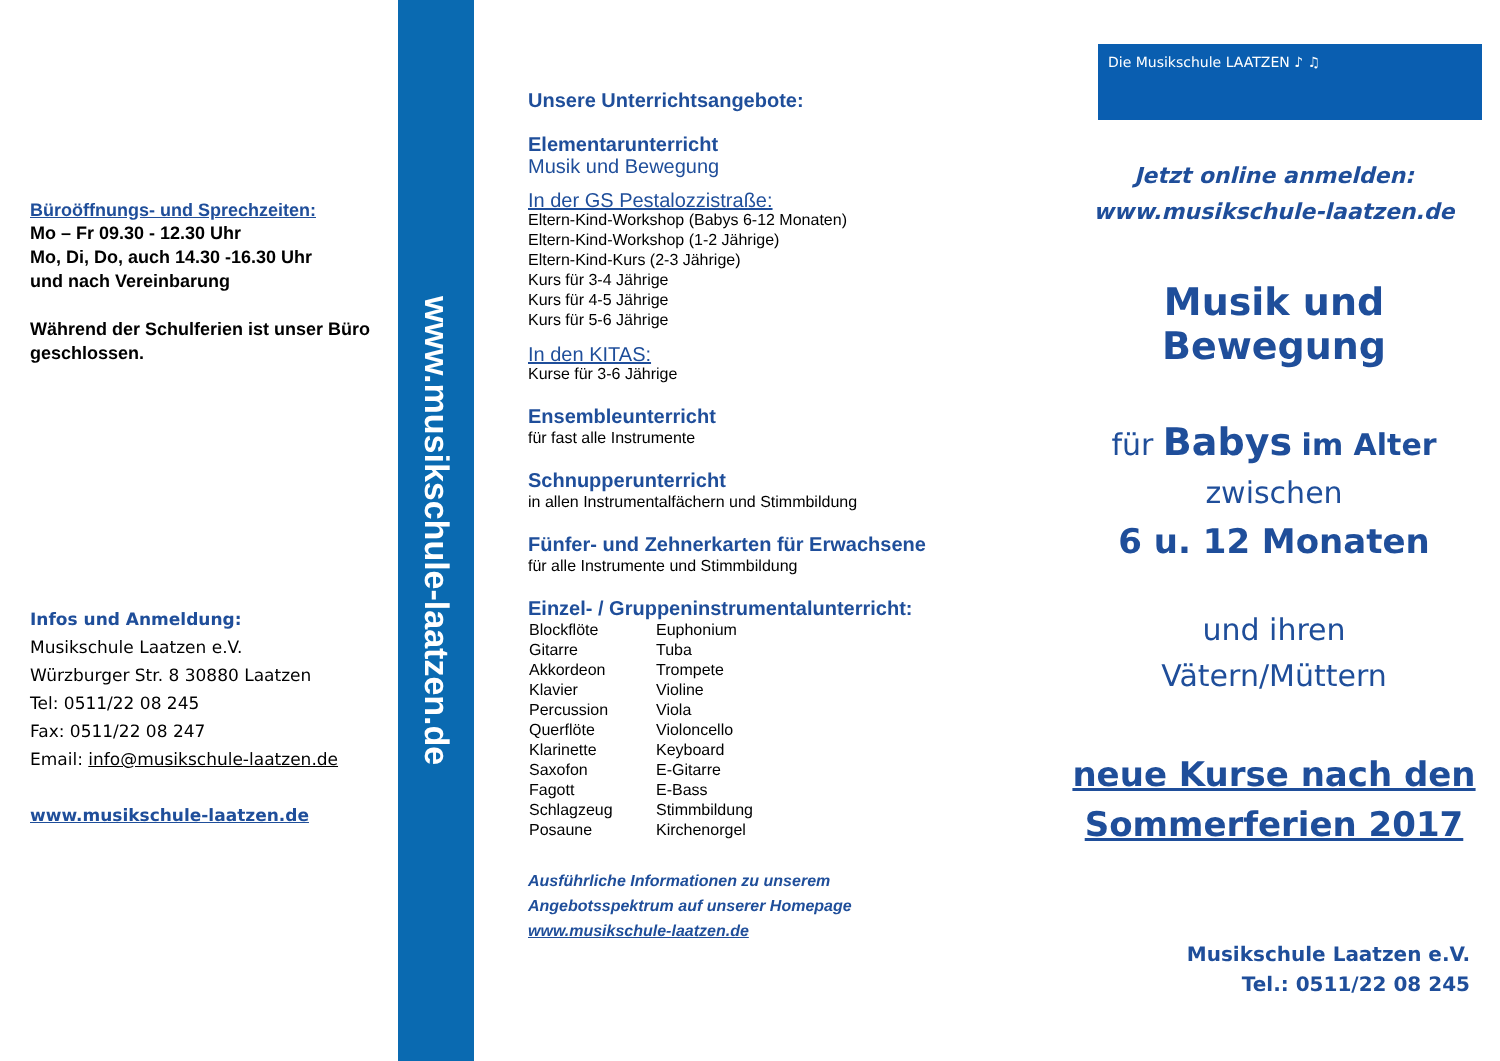Büroöffnungs- und Sprechzeiten:
Mo – Fr 09.30 - 12.30 Uhr
Mo, Di, Do, auch 14.30 -16.30 Uhr
und nach Vereinbarung
Während der Schulferien ist unser Büro geschlossen.
Infos und Anmeldung:
Musikschule Laatzen e.V.
Würzburger Str. 8 30880 Laatzen
Tel: 0511/22 08 245
Fax: 0511/22 08 247
Email: info@musikschule-laatzen.de
www.musikschule-laatzen.de
www.musikschule-laatzen.de
Unsere Unterrichtsangebote:
Elementarunterricht
Musik und Bewegung
In der GS Pestalozzistraße:
Eltern-Kind-Workshop (Babys 6-12 Monaten)
Eltern-Kind-Workshop (1-2 Jährige)
Eltern-Kind-Kurs (2-3 Jährige)
Kurs für 3-4 Jährige
Kurs für 4-5 Jährige
Kurs für 5-6 Jährige
In den KITAS:
Kurse für 3-6 Jährige
Ensembleunterricht
für fast alle Instrumente
Schnupperunterricht
in allen Instrumentalfächern und Stimmbildung
Fünfer- und Zehnerkarten für Erwachsene
für alle Instrumente und Stimmbildung
Einzel- / Gruppeninstrumentalunterricht:
| Blockflöte | Euphonium |
| Gitarre | Tuba |
| Akkordeon | Trompete |
| Klavier | Violine |
| Percussion | Viola |
| Querflöte | Violoncello |
| Klarinette | Keyboard |
| Saxofon | E-Gitarre |
| Fagott | E-Bass |
| Schlagzeug | Stimmbildung |
| Posaune | Kirchenorgel |
Ausführliche Informationen zu unserem
Angebotsspektrum auf unserer Homepage
www.musikschule-laatzen.de
Die Musikschule LAATZEN ♪ ♫
Jetzt online anmelden:
www.musikschule-laatzen.de
Musik und Bewegung
für Babys im Alter
zwischen
6 u. 12 Monaten
und ihren
Vätern/Müttern
neue Kurse nach den
Sommerferien 2017
Musikschule Laatzen e.V.
Tel.: 0511/22 08 245